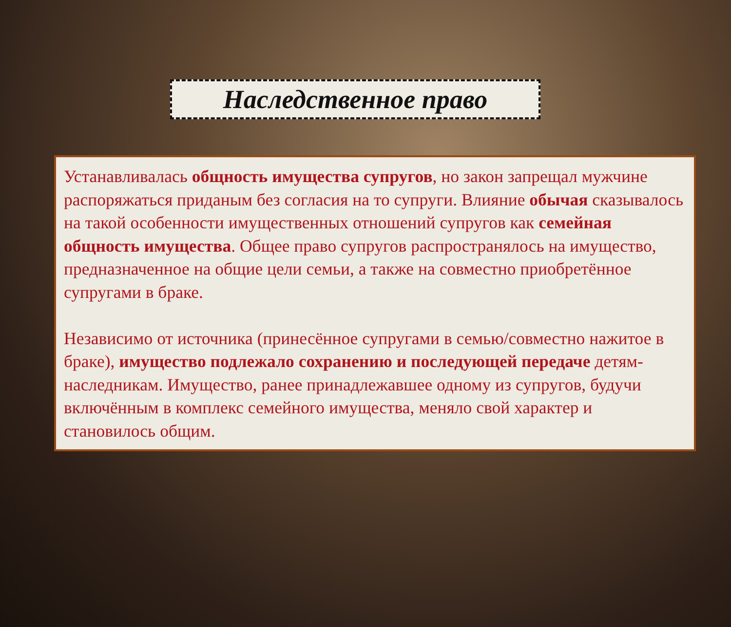Наследственное право
Устанавливалась общность имущества супругов, но закон запрещал мужчине распоряжаться приданым без согласия на то супруги. Влияние обычая сказывалось на такой особенности имущественных отношений супругов как семейная общность имущества. Общее право супругов распространялось на имущество, предназначенное на общие цели семьи, а также на совместно приобретённое супругами в браке.
Независимо от источника (принесённое супругами в семью/совместно нажитое в браке), имущество подлежало сохранению и последующей передаче детям-наследникам. Имущество, ранее принадлежавшее одному из супругов, будучи включённым в комплекс семейного имущества, меняло свой характер и становилось общим.